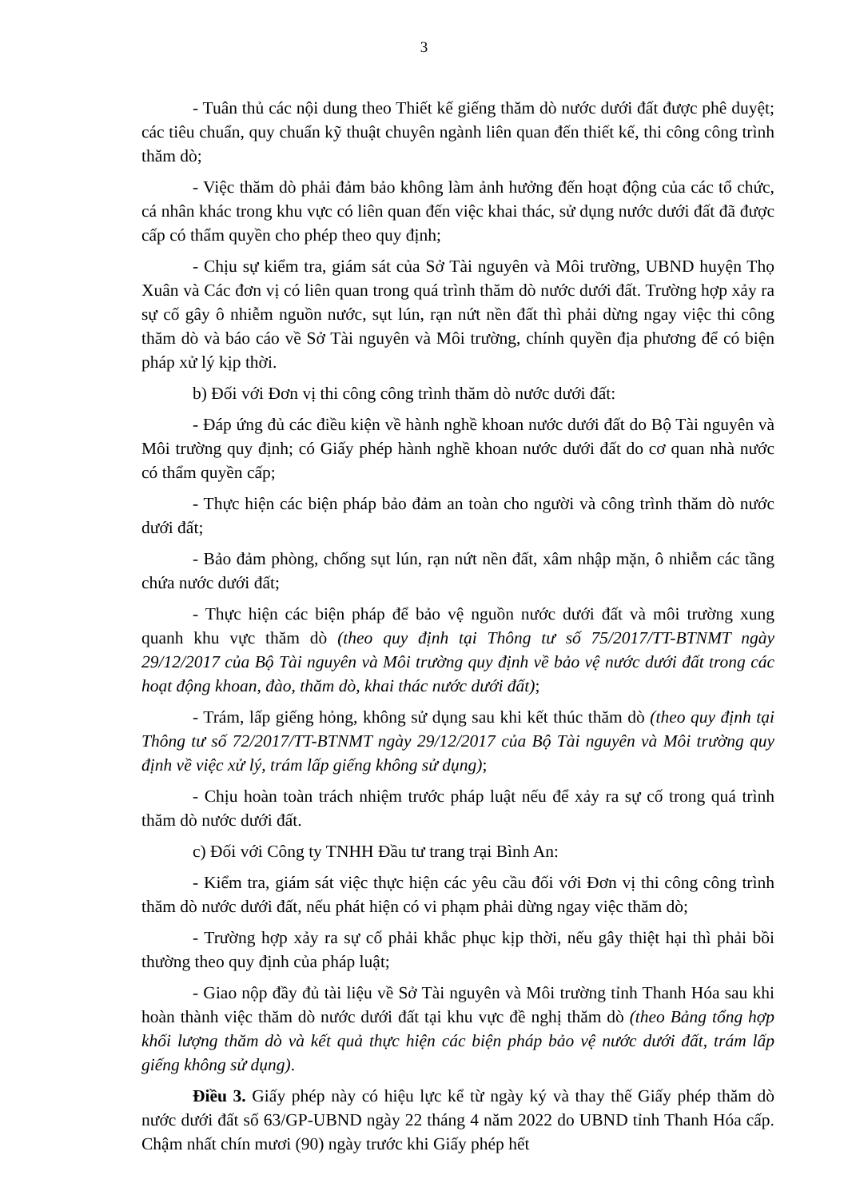3
- Tuân thủ các nội dung theo Thiết kế giếng thăm dò nước dưới đất được phê duyệt; các tiêu chuẩn, quy chuẩn kỹ thuật chuyên ngành liên quan đến thiết kế, thi công công trình thăm dò;
- Việc thăm dò phải đảm bảo không làm ảnh hưởng đến hoạt động của các tổ chức, cá nhân khác trong khu vực có liên quan đến việc khai thác, sử dụng nước dưới đất đã được cấp có thẩm quyền cho phép theo quy định;
- Chịu sự kiểm tra, giám sát của Sở Tài nguyên và Môi trường, UBND huyện Thọ Xuân và Các đơn vị có liên quan trong quá trình thăm dò nước dưới đất. Trường hợp xảy ra sự cố gây ô nhiễm nguồn nước, sụt lún, rạn nứt nền đất thì phải dừng ngay việc thi công thăm dò và báo cáo về Sở Tài nguyên và Môi trường, chính quyền địa phương để có biện pháp xử lý kịp thời.
b) Đối với Đơn vị thi công công trình thăm dò nước dưới đất:
- Đáp ứng đủ các điều kiện về hành nghề khoan nước dưới đất do Bộ Tài nguyên và Môi trường quy định; có Giấy phép hành nghề khoan nước dưới đất do cơ quan nhà nước có thẩm quyền cấp;
- Thực hiện các biện pháp bảo đảm an toàn cho người và công trình thăm dò nước dưới đất;
- Bảo đảm phòng, chống sụt lún, rạn nứt nền đất, xâm nhập mặn, ô nhiễm các tầng chứa nước dưới đất;
- Thực hiện các biện pháp để bảo vệ nguồn nước dưới đất và môi trường xung quanh khu vực thăm dò (theo quy định tại Thông tư số 75/2017/TT-BTNMT ngày 29/12/2017 của Bộ Tài nguyên và Môi trường quy định về bảo vệ nước dưới đất trong các hoạt động khoan, đào, thăm dò, khai thác nước dưới đất);
- Trám, lấp giếng hỏng, không sử dụng sau khi kết thúc thăm dò (theo quy định tại Thông tư số 72/2017/TT-BTNMT ngày 29/12/2017 của Bộ Tài nguyên và Môi trường quy định về việc xử lý, trám lấp giếng không sử dụng);
- Chịu hoàn toàn trách nhiệm trước pháp luật nếu để xảy ra sự cố trong quá trình thăm dò nước dưới đất.
c) Đối với Công ty TNHH Đầu tư trang trại Bình An:
- Kiểm tra, giám sát việc thực hiện các yêu cầu đối với Đơn vị thi công công trình thăm dò nước dưới đất, nếu phát hiện có vi phạm phải dừng ngay việc thăm dò;
- Trường hợp xảy ra sự cố phải khắc phục kịp thời, nếu gây thiệt hại thì phải bồi thường theo quy định của pháp luật;
- Giao nộp đầy đủ tài liệu về Sở Tài nguyên và Môi trường tỉnh Thanh Hóa sau khi hoàn thành việc thăm dò nước dưới đất tại khu vực đề nghị thăm dò (theo Bảng tổng hợp khối lượng thăm dò và kết quả thực hiện các biện pháp bảo vệ nước dưới đất, trám lấp giếng không sử dụng).
Điều 3. Giấy phép này có hiệu lực kể từ ngày ký và thay thế Giấy phép thăm dò nước dưới đất số 63/GP-UBND ngày 22 tháng 4 năm 2022 do UBND tỉnh Thanh Hóa cấp. Chậm nhất chín mươi (90) ngày trước khi Giấy phép hết